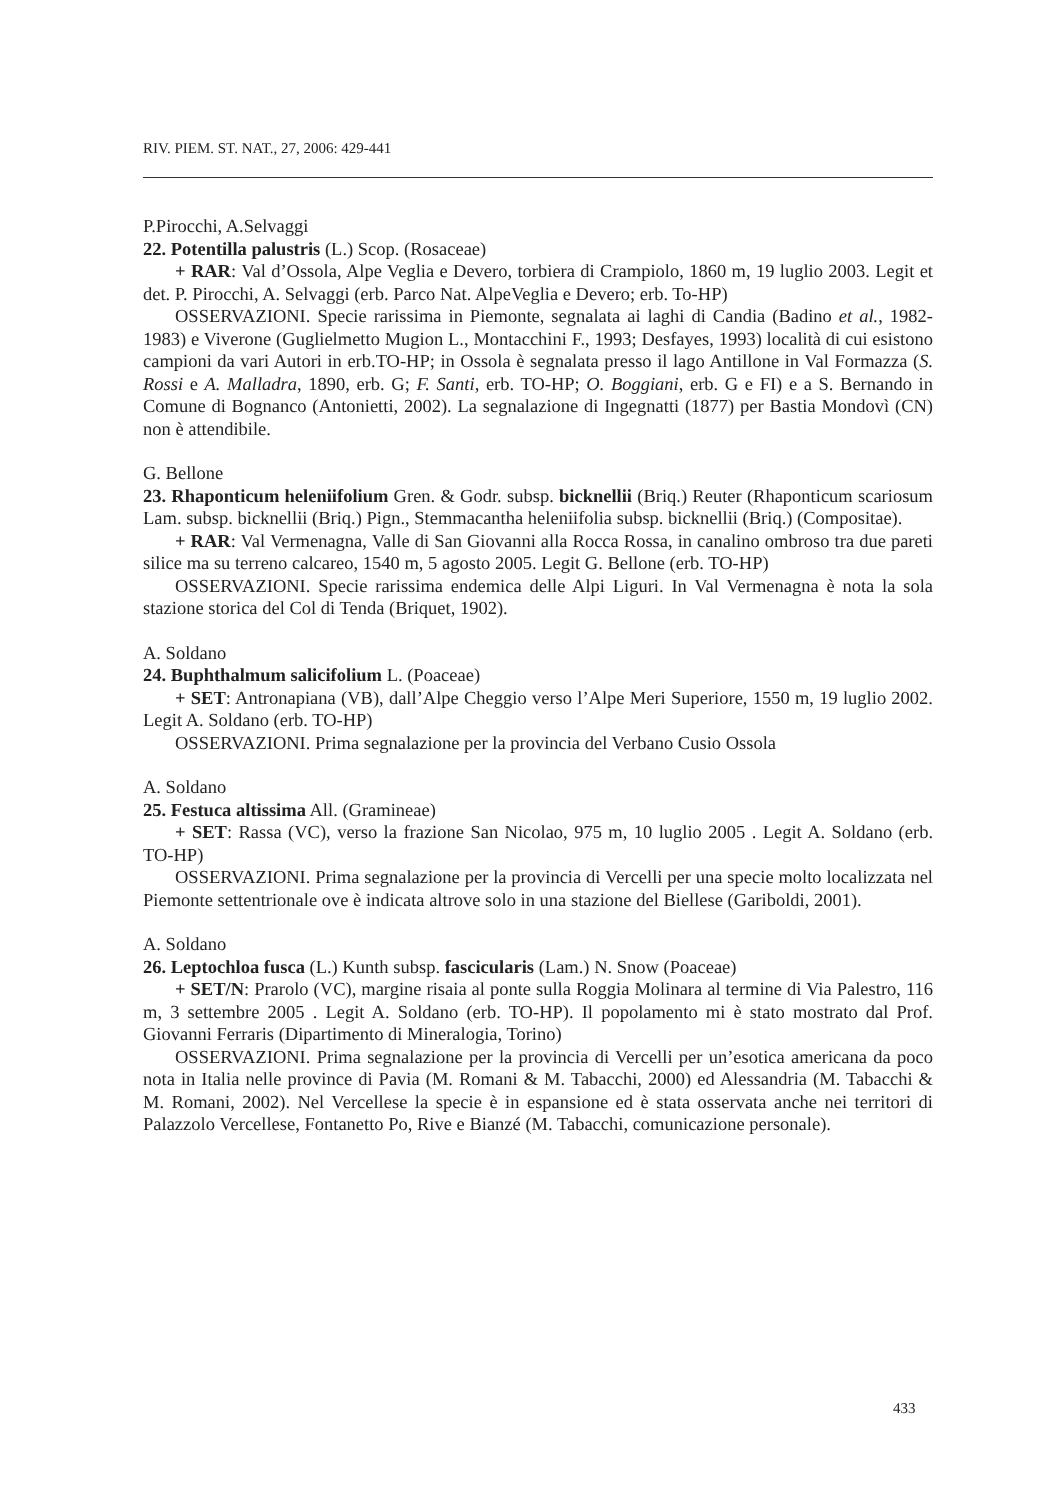RIV. PIEM. ST. NAT., 27, 2006: 429-441
P.Pirocchi, A.Selvaggi
22. Potentilla palustris (L.) Scop. (Rosaceae)
+ RAR: Val d’Ossola, Alpe Veglia e Devero, torbiera di Crampiolo, 1860 m, 19 luglio 2003. Legit et det. P. Pirocchi, A. Selvaggi (erb. Parco Nat. AlpeVeglia e Devero; erb. To-HP)
OSSERVAZIONI. Specie rarissima in Piemonte, segnalata ai laghi di Candia (Badino et al., 1982-1983) e Viverone (Guglielmetto Mugion L., Montacchini F., 1993; Desfayes, 1993) località di cui esistono campioni da vari Autori in erb.TO-HP; in Ossola è segnalata presso il lago Antillone in Val Formazza (S. Rossi e A. Malladra, 1890, erb. G; F. Santi, erb. TO-HP; O. Boggiani, erb. G e FI) e a S. Bernando in Comune di Bognanco (Antonietti, 2002). La segnalazione di Ingegnatti (1877) per Bastia Mondovì (CN) non è attendibile.
G. Bellone
23. Rhaponticum heleniifolium Gren. & Godr. subsp. bicknellii (Briq.) Reuter (Rhaponticum scariosum Lam. subsp. bicknellii (Briq.) Pign., Stemmacantha heleniifolia subsp. bicknellii (Briq.) (Compositae).
+ RAR: Val Vermenagna, Valle di San Giovanni alla Rocca Rossa, in canalino ombroso tra due pareti silice ma su terreno calcareo, 1540 m, 5 agosto 2005. Legit G. Bellone (erb. TO-HP)
OSSERVAZIONI. Specie rarissima endemica delle Alpi Liguri. In Val Vermenagna è nota la sola stazione storica del Col di Tenda (Briquet, 1902).
A. Soldano
24. Buphthalmum salicifolium L. (Poaceae)
+ SET: Antronapiana (VB), dall’Alpe Cheggio verso l’Alpe Meri Superiore, 1550 m, 19 luglio 2002. Legit A. Soldano (erb. TO-HP)
OSSERVAZIONI. Prima segnalazione per la provincia del Verbano Cusio Ossola
A. Soldano
25. Festuca altissima All. (Gramineae)
+ SET: Rassa (VC), verso la frazione San Nicolao, 975 m, 10 luglio 2005 . Legit A. Soldano (erb. TO-HP)
OSSERVAZIONI. Prima segnalazione per la provincia di Vercelli per una specie molto localizzata nel Piemonte settentrionale ove è indicata altrove solo in una stazione del Biellese (Gariboldi, 2001).
A. Soldano
26. Leptochloa fusca (L.) Kunth subsp. fascicularis (Lam.) N. Snow (Poaceae)
+ SET/N: Prarolo (VC), margine risaia al ponte sulla Roggia Molinara al termine di Via Palestro, 116 m, 3 settembre 2005 . Legit A. Soldano (erb. TO-HP). Il popolamento mi è stato mostrato dal Prof. Giovanni Ferraris (Dipartimento di Mineralogia, Torino)
OSSERVAZIONI. Prima segnalazione per la provincia di Vercelli per un’esotica americana da poco nota in Italia nelle province di Pavia (M. Romani & M. Tabacchi, 2000) ed Alessandria (M. Tabacchi & M. Romani, 2002). Nel Vercellese la specie è in espansione ed è stata osservata anche nei territori di Palazzolo Vercellese, Fontanetto Po, Rive e Bianzé (M. Tabacchi, comunicazione personale).
433